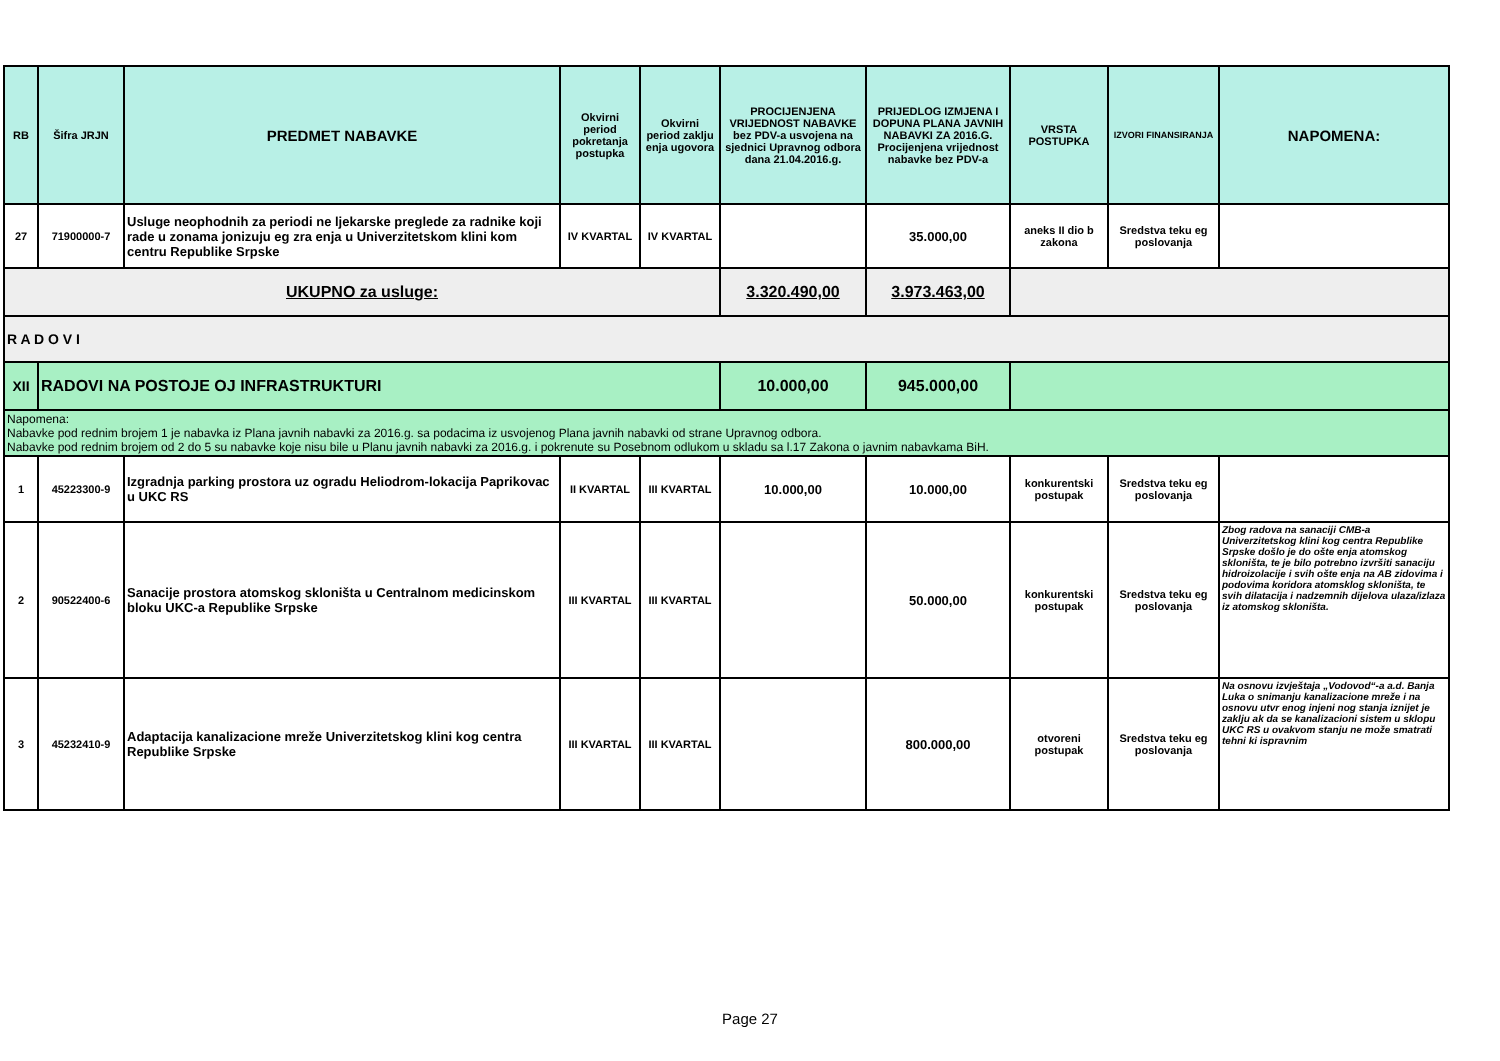| RB | Šifra JRJN | PREDMET NABAVKE | Okvirni period pokretanja postupka | Okvirni period zaklju enja ugovora | PROCIJENJENA VRIJEDNOST NABAVKE bez PDV-a usvojena na sjednici Upravnog odbora dana 21.04.2016.g. | PRIJEDLOG IZMJENA I DOPUNA PLANA JAVNIH NABAVKI ZA 2016.G. Procijenjena vrijednost nabavke bez PDV-a | VRSTA POSTUPKA | IZVORI FINANSIRANJA | NAPOMENA: |
| --- | --- | --- | --- | --- | --- | --- | --- | --- | --- |
| 27 | 71900000-7 | Usluge neophodnih za periodi ne ljekarske preglede za radnike koji rade u zonama jonizuju eg zra enja u Univerzitetskom klini kom centru Republike Srpske | IV KVARTAL | IV KVARTAL | | 35.000,00 | aneks II dio b zakona | Sredstva teku eg poslovanja | |
| UKUPNO za usluge: | | | | | 3.320.490,00 | 3.973.463,00 | | | |
| R A D O V I | | | | | | | | | |
| XII | RADOVI NA POSTOJE OJ INFRASTRUKTURI | | | | 10.000,00 | 945.000,00 | | | |
| Napomena: Nabavke pod rednim brojem 1 je nabavka iz Plana javnih nabavki za 2016.g. sa podacima iz usvojenog Plana javnih nabavki od strane Upravnog odbora. Nabavke pod rednim brojem od 2 do 5 su nabavke koje nisu bile u Planu javnih nabavki za 2016.g. i pokrenute su Posebnom odlukom u skladu sa l.17 Zakona o javnim nabavkama BiH. | | | | | | | | | |
| 1 | 45223300-9 | Izgradnja parking prostora uz ogradu Heliodrom-lokacija Paprikovac u UKC RS | II KVARTAL | III KVARTAL | 10.000,00 | 10.000,00 | konkurentski postupak | Sredstva teku eg poslovanja | |
| 2 | 90522400-6 | Sanacije prostora atomskog skloništa u Centralnom medicinskom bloku UKC-a Republike Srpske | III KVARTAL | III KVARTAL | | 50.000,00 | konkurentski postupak | Sredstva teku eg poslovanja | Zbog radova na sanaciji CMB-a Univerzitetskog klini kog centra Republike Srpske došlo je do ošte enja atomskog skloništa, te je bilo potrebno izvršiti sanaciju hidroizolacije i svih ošte enja na AB zidovima i podovima koridora atomsklog skloništa, te svih dilatacija i nadzemnih dijelova ulaza/izlaza iz atomskog skloništa. |
| 3 | 45232410-9 | Adaptacija kanalizacione mreže Univerzitetskog klini kog centra Republike Srpske | III KVARTAL | III KVARTAL | | 800.000,00 | otvoreni postupak | Sredstva teku eg poslovanja | Na osnovu izvještaja „Vodovod“-a a.d. Banja Luka o snimanju kanalizacione mreže i na osnovu utvr enog injeni nog stanja iznijet je zaklju ak da se kanalizacioni sistem u sklopu UKC RS u ovakvom stanju ne može smatrati tehni ki ispravnim |
Page 27